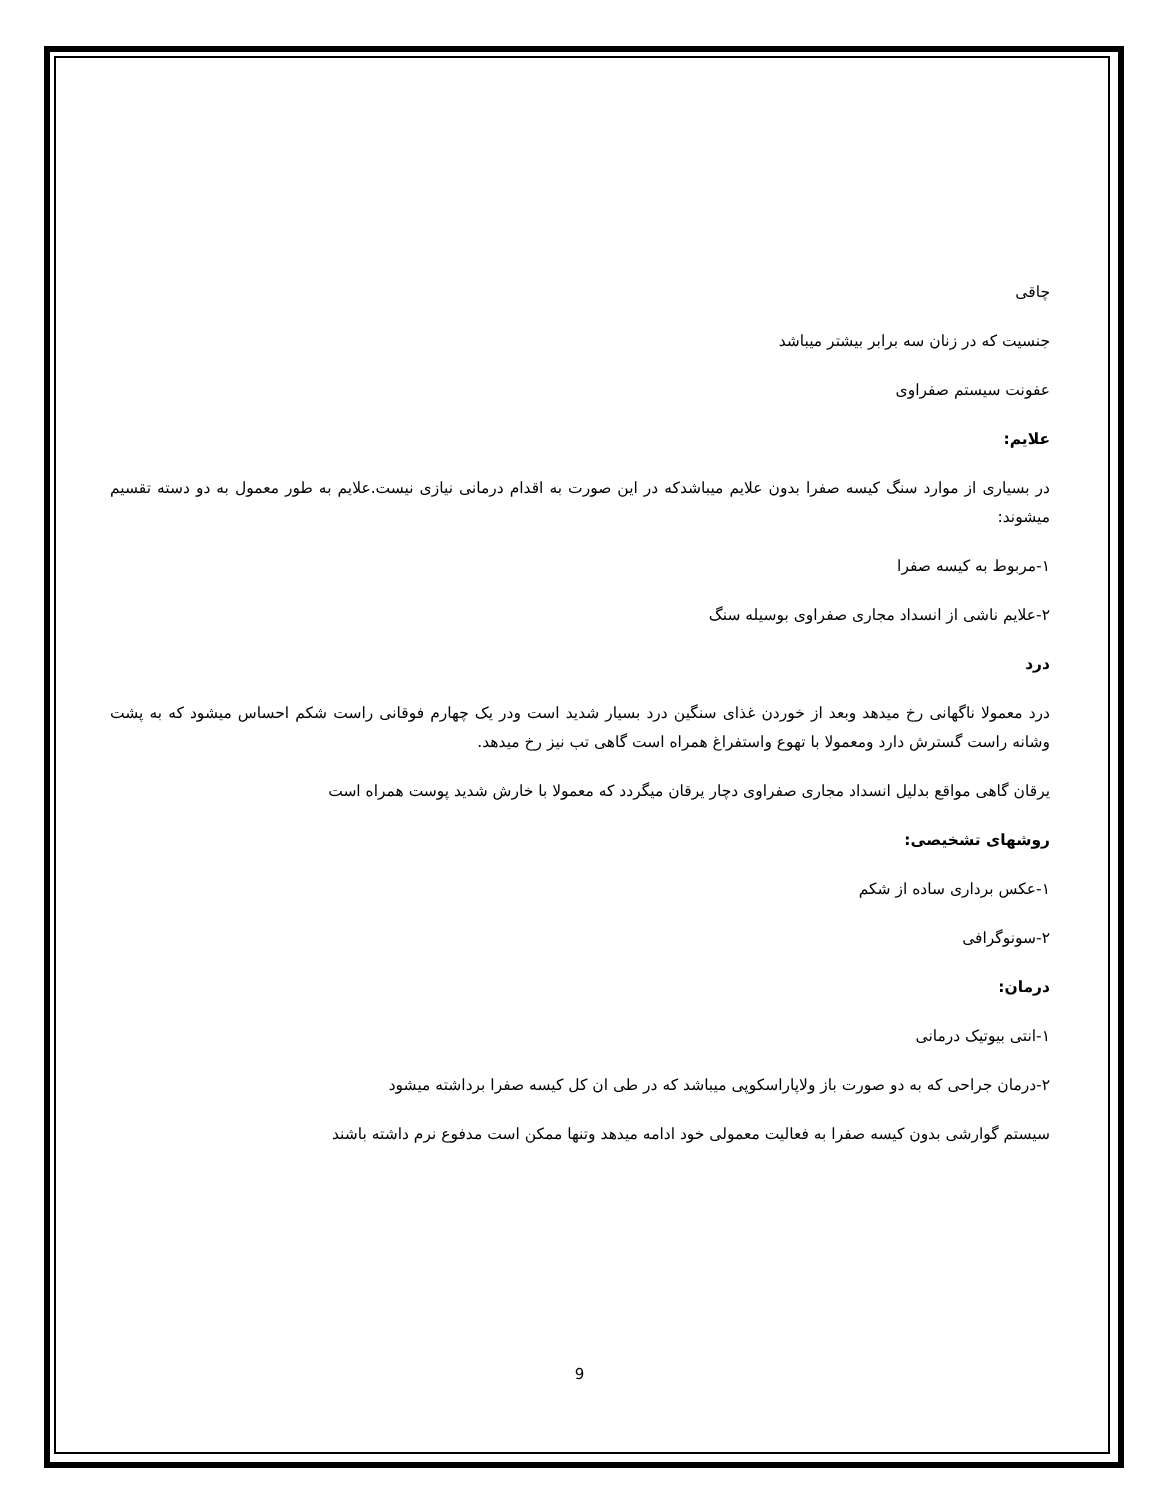چاقی
جنسیت که در زنان سه برابر بیشتر میباشد
عفونت سیستم صفراوی
علایم:
در بسیاری از موارد سنگ کیسه صفرا بدون علایم میباشدکه در این صورت به اقدام درمانی نیازی نیست.علایم به طور معمول به دو دسته تقسیم میشوند:
۱-مربوط به کیسه صفرا
۲-علایم ناشی از انسداد مجاری صفراوی بوسیله سنگ
درد
درد معمولا ناگهانی رخ میدهد وبعد از خوردن غذای سنگین درد بسیار شدید است ودر یک چهارم فوقانی راست شکم احساس میشود که به پشت وشانه راست گسترش دارد ومعمولا با تهوع واستفراغ همراه است گاهی تب نیز رخ میدهد.
یرقان گاهی مواقع بدلیل انسداد مجاری صفراوی دچار یرقان میگردد که معمولا با خارش شدید پوست همراه است
روشهای تشخیصی:
۱-عکس برداری ساده از شکم
۲-سونوگرافی
درمان:
۱-انتی بیوتیک درمانی
۲-درمان جراحی که به دو صورت باز ولاپاراسکوپی میباشد که در طی ان کل کیسه صفرا برداشته میشود
سیستم گوارشی بدون کیسه صفرا به فعالیت معمولی خود ادامه میدهد وتنها ممکن است مدفوع نرم داشته باشند
9